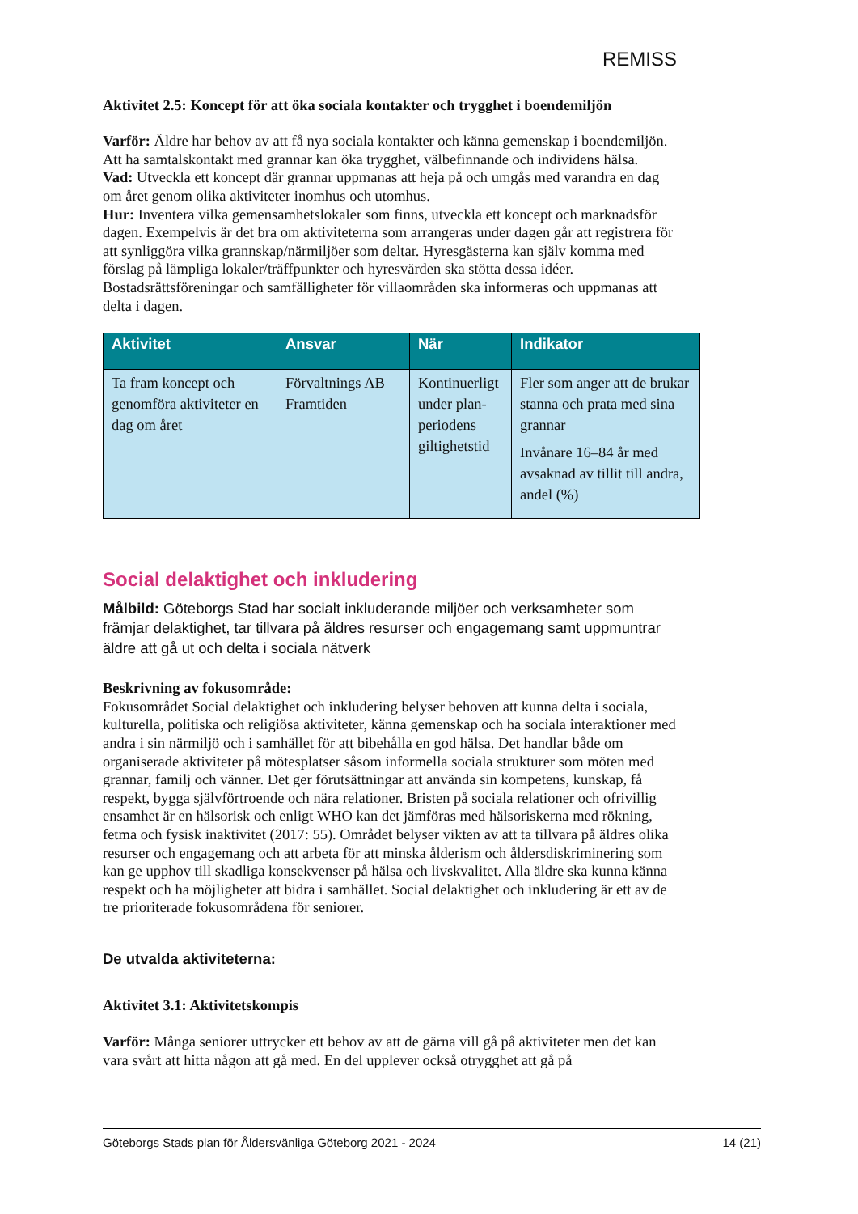REMISS
Aktivitet 2.5: Koncept för att öka sociala kontakter och trygghet i boendemiljön
Varför: Äldre har behov av att få nya sociala kontakter och känna gemenskap i boendemiljön. Att ha samtalskontakt med grannar kan öka trygghet, välbefinnande och individens hälsa.
Vad: Utveckla ett koncept där grannar uppmanas att heja på och umgås med varandra en dag om året genom olika aktiviteter inomhus och utomhus.
Hur: Inventera vilka gemensamhetslokaler som finns, utveckla ett koncept och marknadsför dagen. Exempelvis är det bra om aktiviteterna som arrangeras under dagen går att registrera för att synliggöra vilka grannskap/närmiljöer som deltar. Hyresgästerna kan själv komma med förslag på lämpliga lokaler/träffpunkter och hyresvärden ska stötta dessa idéer. Bostadsrättsföreningar och samfälligheter för villaområden ska informeras och uppmanas att delta i dagen.
| Aktivitet | Ansvar | När | Indikator |
| --- | --- | --- | --- |
| Ta fram koncept och genomföra aktiviteter en dag om året | Förvaltnings AB Framtiden | Kontinuerligt under plan-periodens giltighetstid | Fler som anger att de brukar stanna och prata med sina grannar Invånare 16–84 år med avsaknad av tillit till andra, andel (%) |
Social delaktighet och inkludering
Målbild: Göteborgs Stad har socialt inkluderande miljöer och verksamheter som främjar delaktighet, tar tillvara på äldres resurser och engagemang samt uppmuntrar äldre att gå ut och delta i sociala nätverk
Beskrivning av fokusområde:
Fokusområdet Social delaktighet och inkludering belyser behoven att kunna delta i sociala, kulturella, politiska och religiösa aktiviteter, känna gemenskap och ha sociala interaktioner med andra i sin närmiljö och i samhället för att bibehålla en god hälsa. Det handlar både om organiserade aktiviteter på mötesplatser såsom informella sociala strukturer som möten med grannar, familj och vänner. Det ger förutsättningar att använda sin kompetens, kunskap, få respekt, bygga självförtroende och nära relationer. Bristen på sociala relationer och ofrivillig ensamhet är en hälsorisk och enligt WHO kan det jämföras med hälsoriskerna med rökning, fetma och fysisk inaktivitet (2017: 55). Området belyser vikten av att ta tillvara på äldres olika resurser och engagemang och att arbeta för att minska ålderism och åldersdiskriminering som kan ge upphov till skadliga konsekvenser på hälsa och livskvalitet. Alla äldre ska kunna känna respekt och ha möjligheter att bidra i samhället. Social delaktighet och inkludering är ett av de tre prioriterade fokusområdena för seniorer.
De utvalda aktiviteterna:
Aktivitet 3.1: Aktivitetskompis
Varför: Många seniorer uttrycker ett behov av att de gärna vill gå på aktiviteter men det kan vara svårt att hitta någon att gå med. En del upplever också otrygghet att gå på
Göteborgs Stads plan för Åldersvänliga Göteborg 2021 - 2024 14 (21)